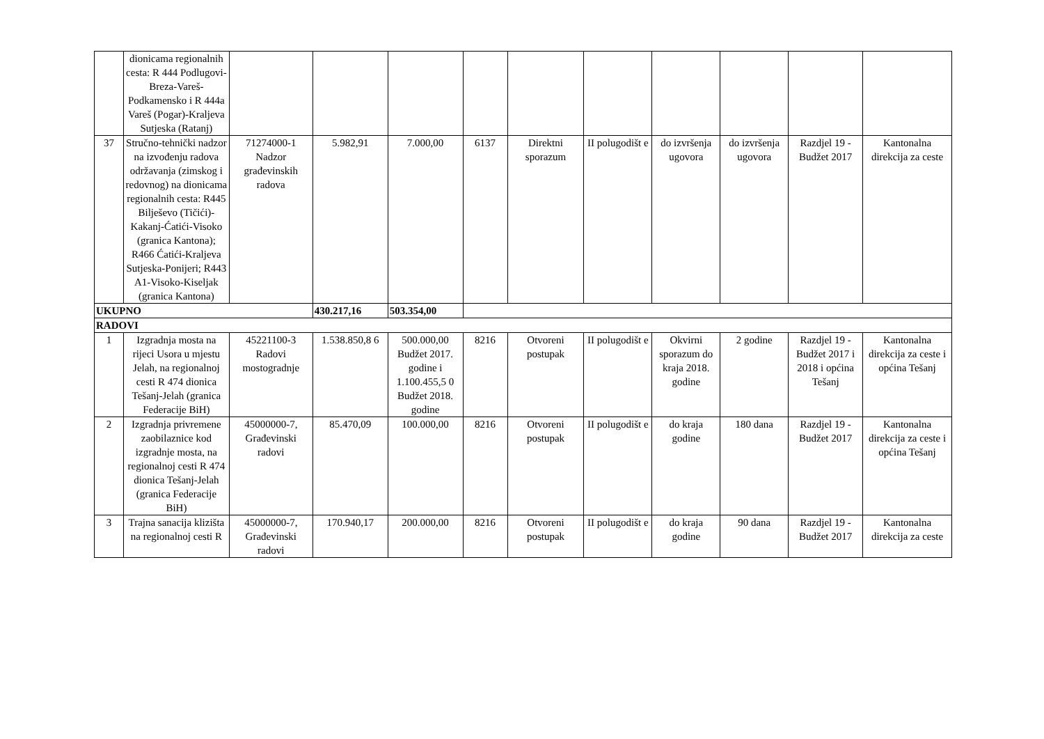| | dionicama regionalnih cesta: R 444 Podlugovi-Breza-Vareš-Podkamensko i R 444a Vareš (Pogar)-Kraljeva Sutjeska (Ratanj) | | | | | | | | | | |
| 37 | Stručno-tehnički nadzor na izvođenju radova održavanja (zimskog i redovnog) na dionicama regionalnih cesta: R445 Bilješevo (Tičići)-Kakanj-Ćatići-Visoko (granica Kantona); R466 Ćatići-Kraljeva Sutjeska-Ponijeri; R443 A1-Visoko-Kiseljak (granica Kantona) | 71274000-1 Nadzor građevinskih radova | 5.982,91 | 7.000,00 | 6137 | Direktni sporazum | II polugodišt e | do izvršenja ugovora | do izvršenja ugovora | Razdjel 19 - Budžet 2017 | Kantonalna direkcija za ceste |
| UKUPNO | | | 430.217,16 | 503.354,00 | | | | | | | |
| RADOVI | | | | | | | | | | | |
| 1 | Izgradnja mosta na rijeci Usora u mjestu Jelah, na regionalnoj cesti R 474 dionica Tešanj-Jelah (granica Federacije BiH) | 45221100-3 Radovi mostogradnje | 1.538.850,8 6 | 500.000,00 Budžet 2017. godine i 1.100.455,5 0 Budžet 2018. godine | 8216 | Otvoreni postupak | II polugodišt e | Okvirni sporazum do kraja 2018. godine | 2 godine | Razdjel 19 - Budžet 2017 i 2018 i općina Tešanj | Kantonalna direkcija za ceste i općina Tešanj |
| 2 | Izgradnja privremene zaobilaznice kod izgradnje mosta, na regionalnoj cesti R 474 dionica Tešanj-Jelah (granica Federacije BiH) | 45000000-7, Građevinski radovi | 85.470,09 | 100.000,00 | 8216 | Otvoreni postupak | II polugodišt e | do kraja godine | 180 dana | Razdjel 19 - Budžet 2017 | Kantonalna direkcija za ceste i općina Tešanj |
| 3 | Trajna sanacija klizišta na regionalnoj cesti R | 45000000-7, Građevinski radovi | 170.940,17 | 200.000,00 | 8216 | Otvoreni postupak | II polugodišt e | do kraja godine | 90 dana | Razdjel 19 - Budžet 2017 | Kantonalna direkcija za ceste |